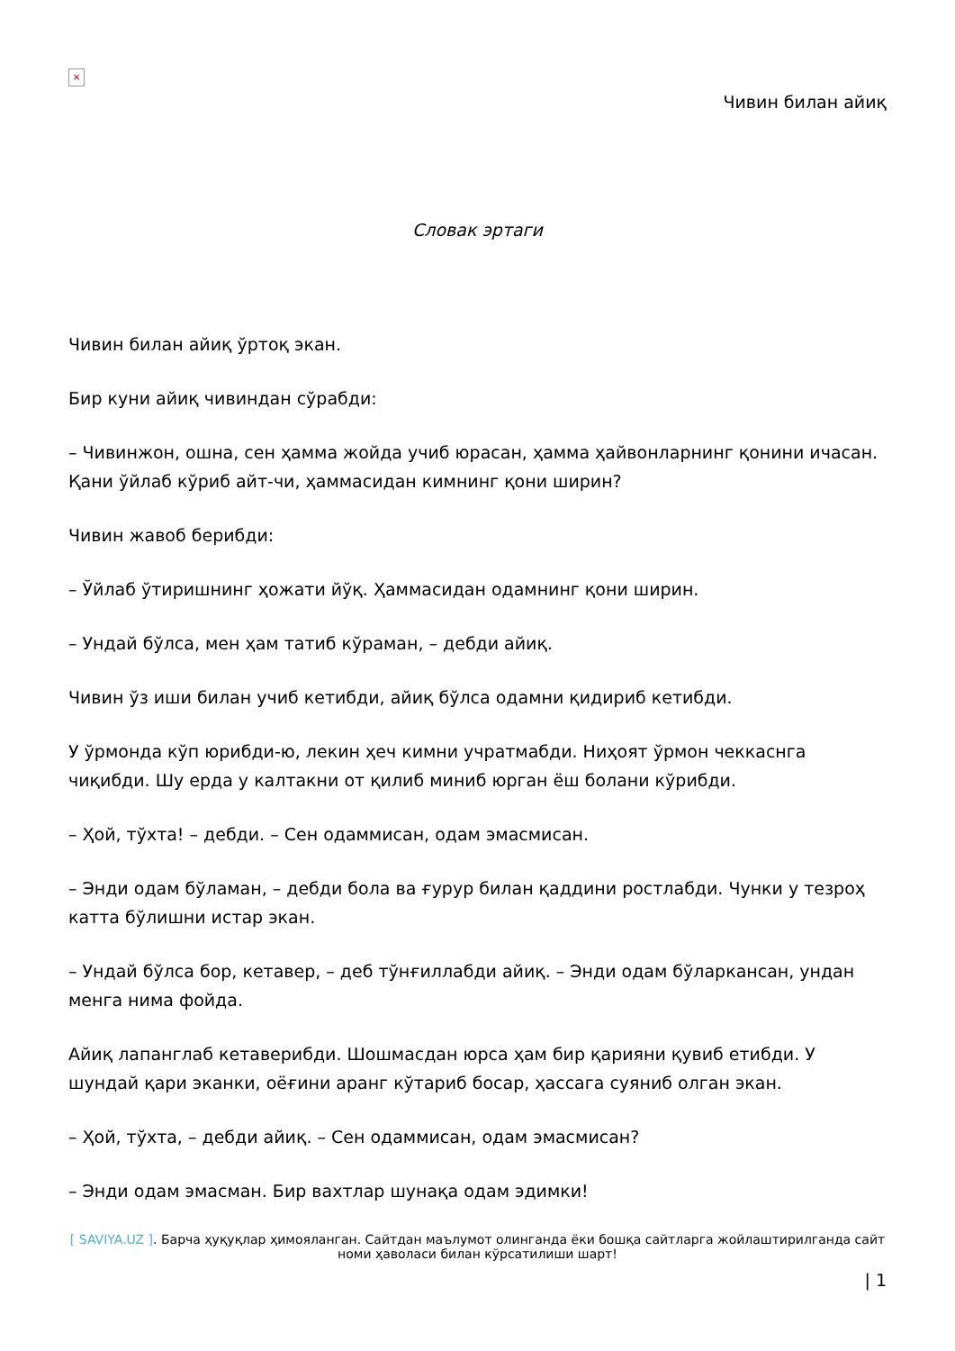×
Чивин билан айиқ
Словак эртаги
Чивин билан айиқ ўртоқ экан.
Бир куни айиқ чивиндан сўрабди:
– Чивинжон, ошна, сен ҳамма жойда учиб юрасан, ҳамма ҳайвонларнинг қонини ичасан. Қани ўйлаб кўриб айт-чи, ҳаммасидан кимнинг қони ширин?
Чивин жавоб берибди:
– Ўйлаб ўтиришнинг ҳожати йўқ. Ҳаммасидан одамнинг қони ширин.
– Ундай бўлса, мен ҳам татиб кўраман, – дебди айиқ.
Чивин ўз иши билан учиб кетибди, айиқ бўлса одамни қидириб кетибди.
У ўрмонда кўп юрибди-ю, лекин ҳеч кимни учратмабди. Ниҳоят ўрмон чеккаснга чиқибди. Шу ерда у калтакни от қилиб миниб юрган ёш болани кўрибди.
– Ҳой, тўхта! – дебди. – Сен одаммисан, одам эмасмисан.
– Энди одам бўламан, – дебди бола ва ғурур билан қаддини ростлабди. Чунки у тезроҳ катта бўлишни истар экан.
– Ундай бўлса бор, кетавер, – деб тўнғиллабди айиқ. – Энди одам бўларкансан, ундан менга нима фойда.
Айиқ лапанглаб кетаверибди. Шошмасдан юрса ҳам бир қарияни қувиб етибди. У шундай қари эканки, оёғини аранг кўтариб босар, ҳассага суяниб олган экан.
– Ҳой, тўхта, – дебди айиқ. – Сен одаммисан, одам эмасмисан?
– Энди одам эмасман. Бир вахтлар шунақа одам эдимки!
[ SAVIYA.UZ ]. Барча ҳуқуқлар ҳимояланган. Сайтдан маълумот олинганда ёки бошқа сайтларга жойлаштирилганда сайт номи ҳаволаси билан кўрсатилиши шарт!
| 1